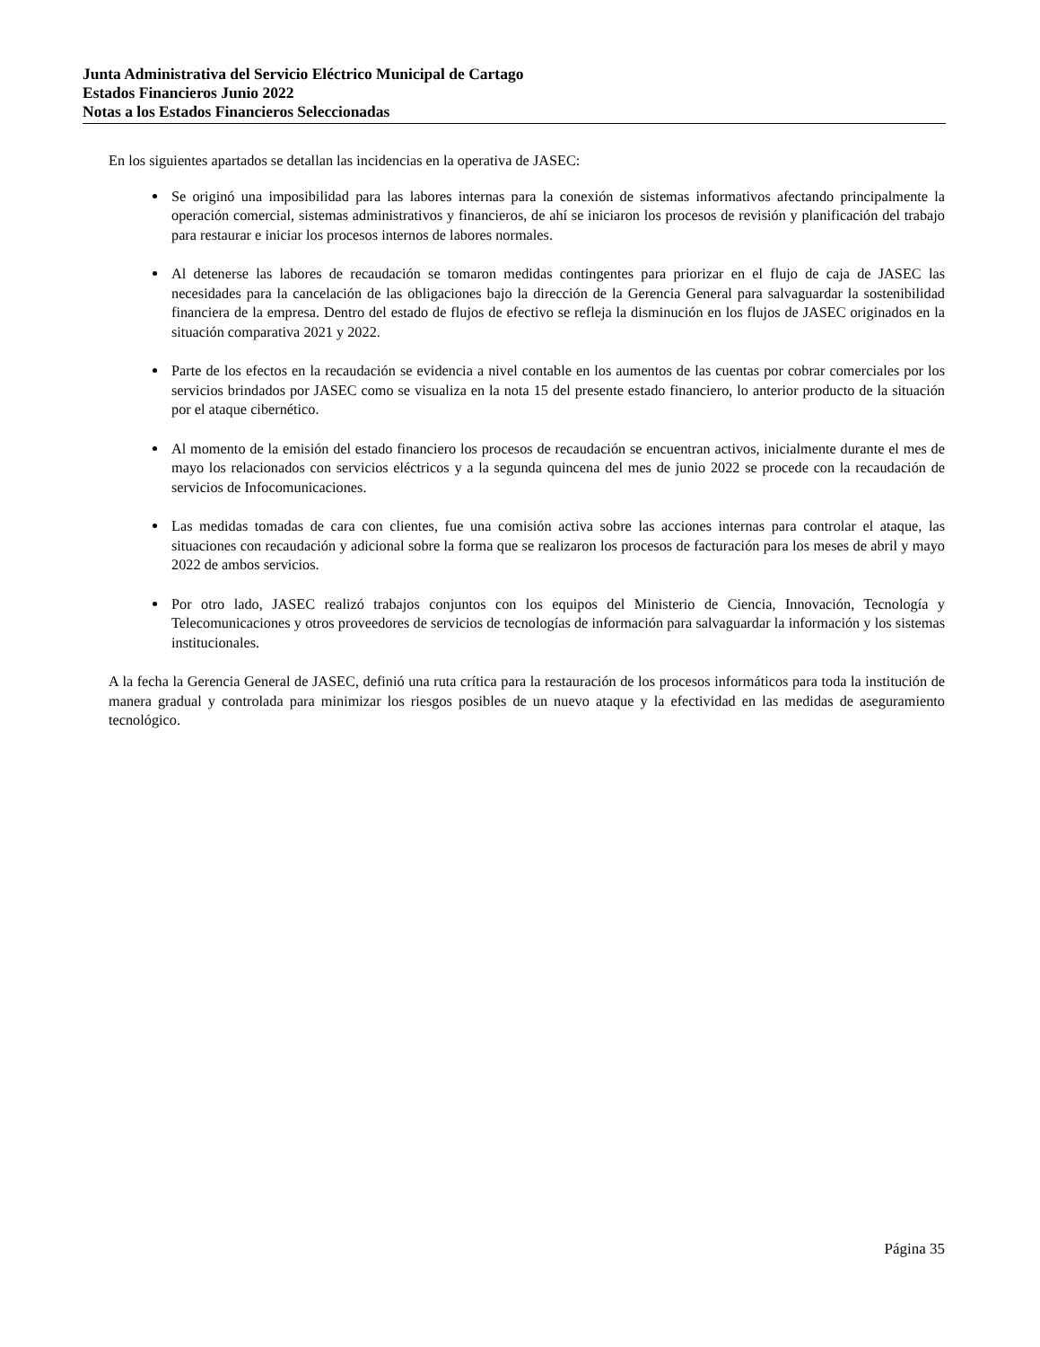Junta Administrativa del Servicio Eléctrico Municipal de Cartago
Estados Financieros Junio 2022
Notas a los Estados Financieros Seleccionadas
En los siguientes apartados se detallan las incidencias en la operativa de JASEC:
Se originó una imposibilidad para las labores internas para la conexión de sistemas informativos afectando principalmente la operación comercial, sistemas administrativos y financieros, de ahí se iniciaron los procesos de revisión y planificación del trabajo para restaurar e iniciar los procesos internos de labores normales.
Al detenerse las labores de recaudación se tomaron medidas contingentes para priorizar en el flujo de caja de JASEC las necesidades para la cancelación de las obligaciones bajo la dirección de la Gerencia General para salvaguardar la sostenibilidad financiera de la empresa. Dentro del estado de flujos de efectivo se refleja la disminución en los flujos de JASEC originados en la situación comparativa 2021 y 2022.
Parte de los efectos en la recaudación se evidencia a nivel contable en los aumentos de las cuentas por cobrar comerciales por los servicios brindados por JASEC como se visualiza en la nota 15 del presente estado financiero, lo anterior producto de la situación por el ataque cibernético.
Al momento de la emisión del estado financiero los procesos de recaudación se encuentran activos, inicialmente durante el mes de mayo los relacionados con servicios eléctricos y a la segunda quincena del mes de junio 2022 se procede con la recaudación de servicios de Infocomunicaciones.
Las medidas tomadas de cara con clientes, fue una comisión activa sobre las acciones internas para controlar el ataque, las situaciones con recaudación y adicional sobre la forma que se realizaron los procesos de facturación para los meses de abril y mayo 2022 de ambos servicios.
Por otro lado, JASEC realizó trabajos conjuntos con los equipos del Ministerio de Ciencia, Innovación, Tecnología y Telecomunicaciones y otros proveedores de servicios de tecnologías de información para salvaguardar la información y los sistemas institucionales.
A la fecha la Gerencia General de JASEC, definió una ruta crítica para la restauración de los procesos informáticos para toda la institución de manera gradual y controlada para minimizar los riesgos posibles de un nuevo ataque y la efectividad en las medidas de aseguramiento tecnológico.
Página 35